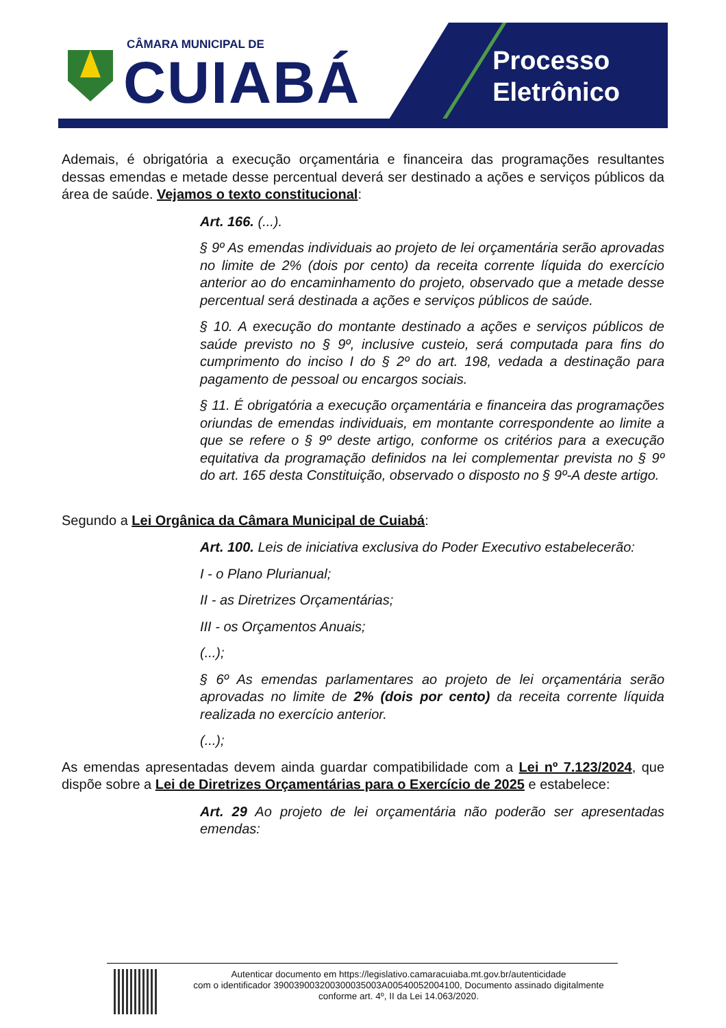CÂMARA MUNICIPAL DE
CUIABÁ
Processo
Eletrônico
Ademais, é obrigatória a execução orçamentária e financeira das programações resultantes dessas emendas e metade desse percentual deverá ser destinado a ações e serviços públicos da área de saúde. Vejamos o texto constitucional:
Art. 166. (...).
§ 9º As emendas individuais ao projeto de lei orçamentária serão aprovadas no limite de 2% (dois por cento) da receita corrente líquida do exercício anterior ao do encaminhamento do projeto, observado que a metade desse percentual será destinada a ações e serviços públicos de saúde.
§ 10. A execução do montante destinado a ações e serviços públicos de saúde previsto no § 9º, inclusive custeio, será computada para fins do cumprimento do inciso I do § 2º do art. 198, vedada a destinação para pagamento de pessoal ou encargos sociais.
§ 11. É obrigatória a execução orçamentária e financeira das programações oriundas de emendas individuais, em montante correspondente ao limite a que se refere o § 9º deste artigo, conforme os critérios para a execução equitativa da programação definidos na lei complementar prevista no § 9º do art. 165 desta Constituição, observado o disposto no § 9º-A deste artigo.
Segundo a Lei Orgânica da Câmara Municipal de Cuiabá:
Art. 100. Leis de iniciativa exclusiva do Poder Executivo estabelecerão:
I - o Plano Plurianual;
II - as Diretrizes Orçamentárias;
III - os Orçamentos Anuais;
(...);
§ 6º As emendas parlamentares ao projeto de lei orçamentária serão aprovadas no limite de 2% (dois por cento) da receita corrente líquida realizada no exercício anterior.
(...);
As emendas apresentadas devem ainda guardar compatibilidade com a Lei nº 7.123/2024, que dispõe sobre a Lei de Diretrizes Orçamentárias para o Exercício de 2025 e estabelece:
Art. 29 Ao projeto de lei orçamentária não poderão ser apresentadas emendas:
Autenticar documento em https://legislativo.camaracuiaba.mt.gov.br/autenticidade
com o identificador 39003900320030003500​3A00540052004100, Documento assinado digitalmente
conforme art. 4º, II da Lei 14.063/2020.